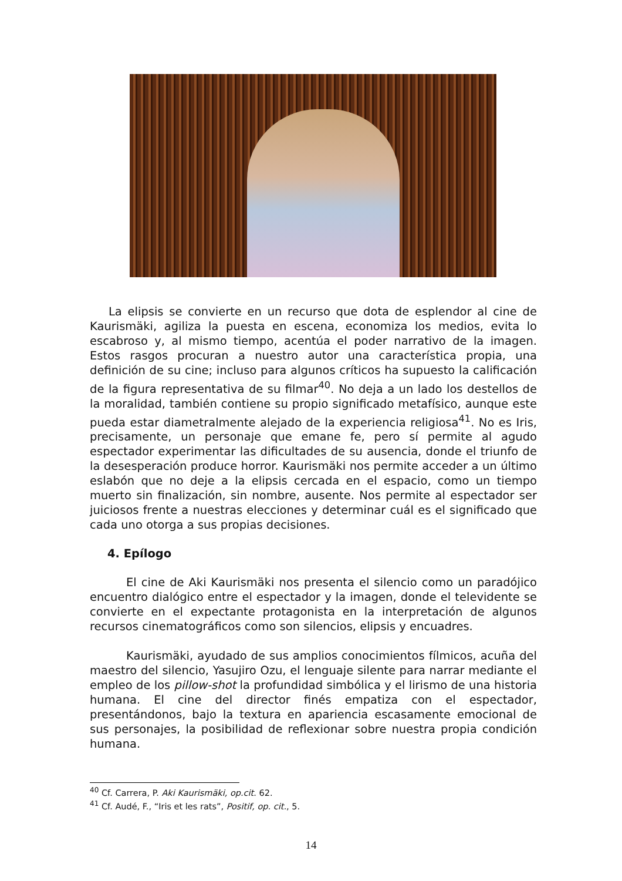La elipsis se convierte en un recurso que dota de esplendor al cine de Kaurismäki, agiliza la puesta en escena, economiza los medios, evita lo escabroso y, al mismo tiempo, acentúa el poder narrativo de la imagen. Estos rasgos procuran a nuestro autor una característica propia, una definición de su cine; incluso para algunos críticos ha supuesto la calificación de la figura representativa de su filmar<sup>40</sup>. No deja a un lado los destellos de la moralidad, también contiene su propio significado metafísico, aunque este pueda estar diametralmente alejado de la experiencia religiosa<sup>41</sup>. No es Iris, precisamente, un personaje que emane fe, pero sí permite al agudo espectador experimentar las dificultades de su ausencia, donde el triunfo de la desesperación produce horror. Kaurismäki nos permite acceder a un último eslabón que no deje a la elipsis cercada en el espacio, como un tiempo muerto sin finalización, sin nombre, ausente. Nos permite al espectador ser juiciosos frente a nuestras elecciones y determinar cuál es el significado que cada uno otorga a sus propias decisiones.
4. Epílogo
El cine de Aki Kaurismäki nos presenta el silencio como un paradójico encuentro dialógico entre el espectador y la imagen, donde el televidente se convierte en el expectante protagonista en la interpretación de algunos recursos cinematográficos como son silencios, elipsis y encuadres.
Kaurismäki, ayudado de sus amplios conocimientos fílmicos, acuña del maestro del silencio, Yasujiro Ozu, el lenguaje silente para narrar mediante el empleo de los pillow-shot la profundidad simbólica y el lirismo de una historia humana. El cine del director finés empatiza con el espectador, presentándonos, bajo la textura en apariencia escasamente emocional de sus personajes, la posibilidad de reflexionar sobre nuestra propia condición humana.
<sup>40</sup> Cf. Carrera, P. Aki Kaurismäki, op.cit. 62.
<sup>41</sup> Cf. Audé, F., “Iris et les rats”, Positif, op. cit., 5.
14